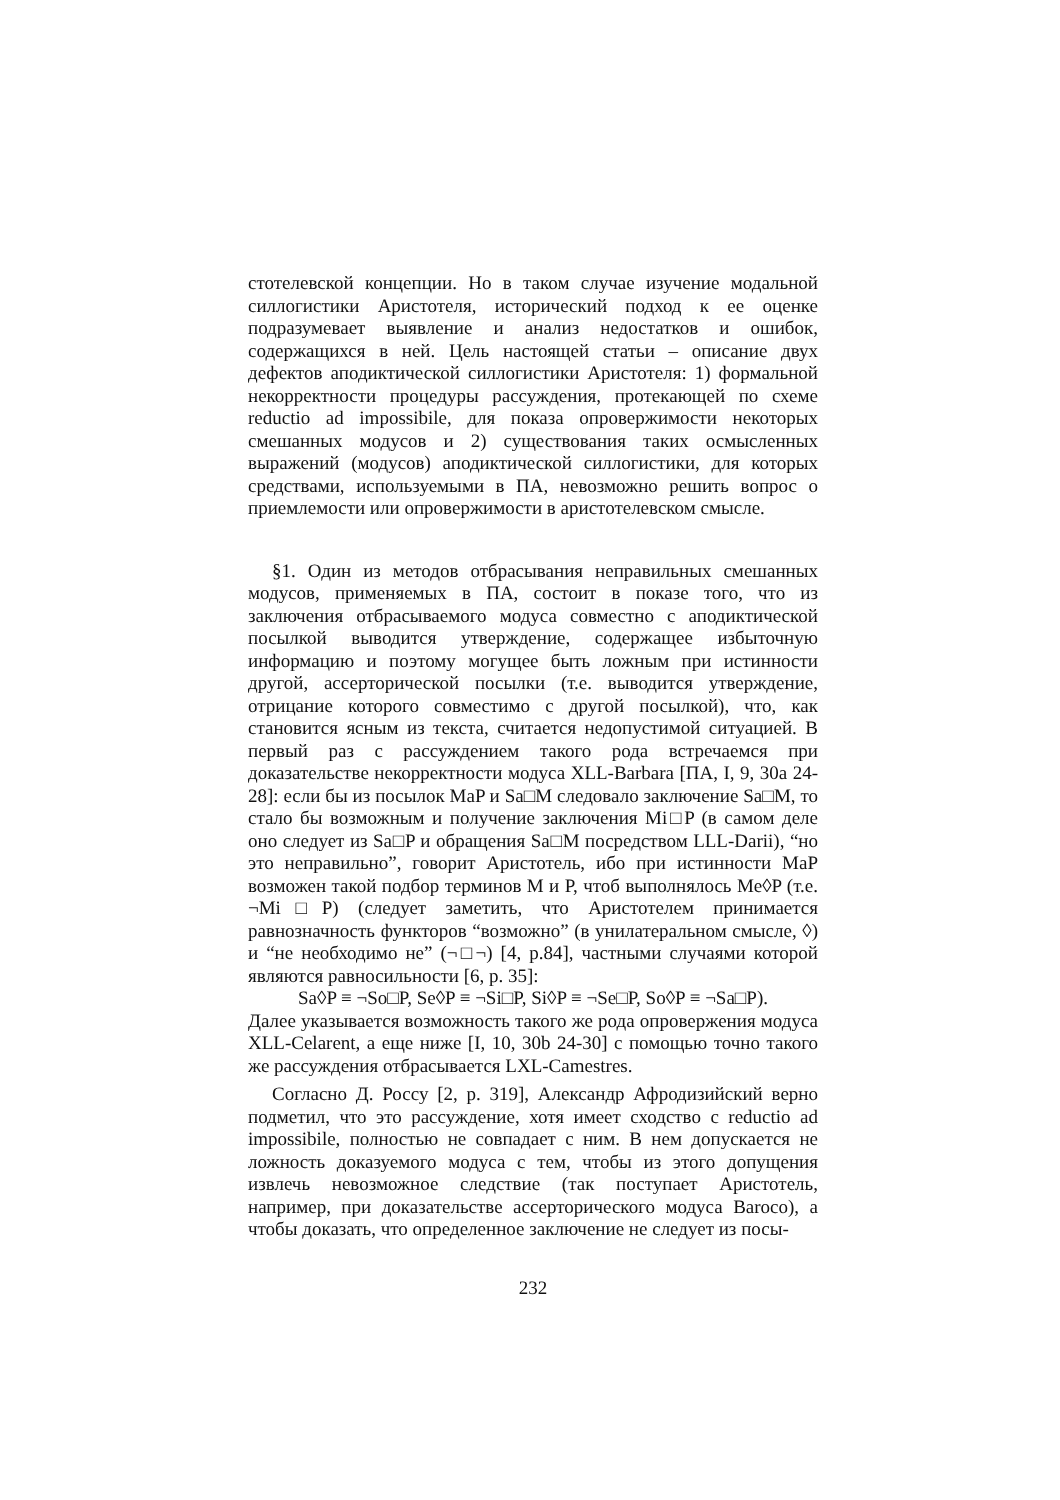стотелевской концепции. Но в таком случае изучение модальной силлогистики Аристотеля, исторический подход к ее оценке подразумевает выявление и анализ недостатков и ошибок, содержащихся в ней. Цель настоящей статьи – описание двух дефектов аподиктической силлогистики Аристотеля: 1) формальной некорректности процедуры рассуждения, протекающей по схеме reductio ad impossibile, для показа опровержимости некоторых смешанных модусов и 2) существования таких осмысленных выражений (модусов) аподиктической силлогистики, для которых средствами, используемыми в ПА, невозможно решить вопрос о приемлемости или опровержимости в аристотелевском смысле.
§1. Один из методов отбрасывания неправильных смешанных модусов, применяемых в ПА, состоит в показе того, что из заключения отбрасываемого модуса совместно с аподиктической посылкой выводится утверждение, содержащее избыточную информацию и поэтому могущее быть ложным при истинности другой, ассерторической посылки (т.е. выводится утверждение, отрицание которого совместимо с другой посылкой), что, как становится ясным из текста, считается недопустимой ситуацией. В первый раз с рассуждением такого рода встречаемся при доказательстве некорректности модуса XLL-Barbara [ПА, I, 9, 30a 24-28]: если бы из посылок MaP и Sa□M следовало заключение Sa□M, то стало бы возможным и получение заключения Mi□P (в самом деле оно следует из Sa□P и обращения Sa□M посредством LLL-Darii), “но это неправильно”, говорит Аристотель, ибо при истинности MaP возможен такой подбор терминов M и P, чтоб выполнялось Me◊P (т.е. ¬Mi□P) (следует заметить, что Аристотелем принимается равнозначность функторов “возможно” (в унилатеральном смысле, ◊) и “не необходимо не” (¬□¬) [4, p.84], частными случаями которой являются равносильности [6, p. 35]:
Sa◊P ≡ ¬So□P, Se◊P ≡ ¬Si□P, Si◊P ≡ ¬Se□P, So◊P ≡ ¬Sa□P).
Далее указывается возможность такого же рода опровержения модуса XLL-Celarent, а еще ниже [I, 10, 30b 24-30] с помощью точно такого же рассуждения отбрасывается LXL-Camestres.
Согласно Д. Россу [2, p. 319], Александр Афродизийский верно подметил, что это рассуждение, хотя имеет сходство с reductio ad impossibile, полностью не совпадает с ним. В нем допускается не ложность доказуемого модуса с тем, чтобы из этого допущения извлечь невозможное следствие (так поступает Аристотель, например, при доказательстве ассерторического модуса Barocо), а чтобы доказать, что определенное заключение не следует из посы-
232